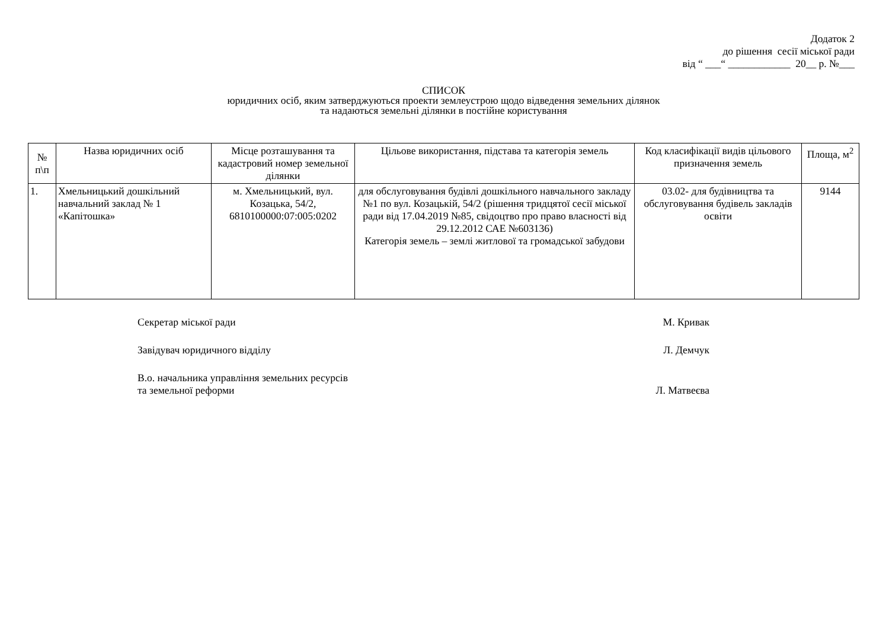Додаток 2
до рішення сесії міської ради
від “ ___“ ____________ 20__ р. №___
СПИСОК
юридичних осіб, яким затверджуються проекти землеустрою щодо відведення земельних ділянок
та надаються земельні ділянки в постійне користування
| № п\п | Назва юридичних осіб | Місце розташування та кадастровий номер земельної ділянки | Цільове використання, підстава та категорія земель | Код класифікації видів цільового призначення земель | Площа, м<sup>2</sup> |
| --- | --- | --- | --- | --- | --- |
| 1. | Хмельницький дошкільний навчальний заклад № 1 «Капітошка» | м. Хмельницький, вул. Козацька, 54/2, 6810100000:07:005:0202 | для обслуговування будівлі дошкільного навчального закладу №1 по вул. Козацькій, 54/2 (рішення тридцятої сесії міської ради від 17.04.2019 №85, свідоцтво про право власності від 29.12.2012 САЕ №603136) Категорія земель – землі житлової та громадської забудови | 03.02- для будівництва та обслуговування будівель закладів освіти | 9144 |
Секретар міської ради М. Кривак
Завідувач юридичного відділу Л. Демчук
В.о. начальника управління земельних ресурсів
та земельної реформи Л. Матвеєва